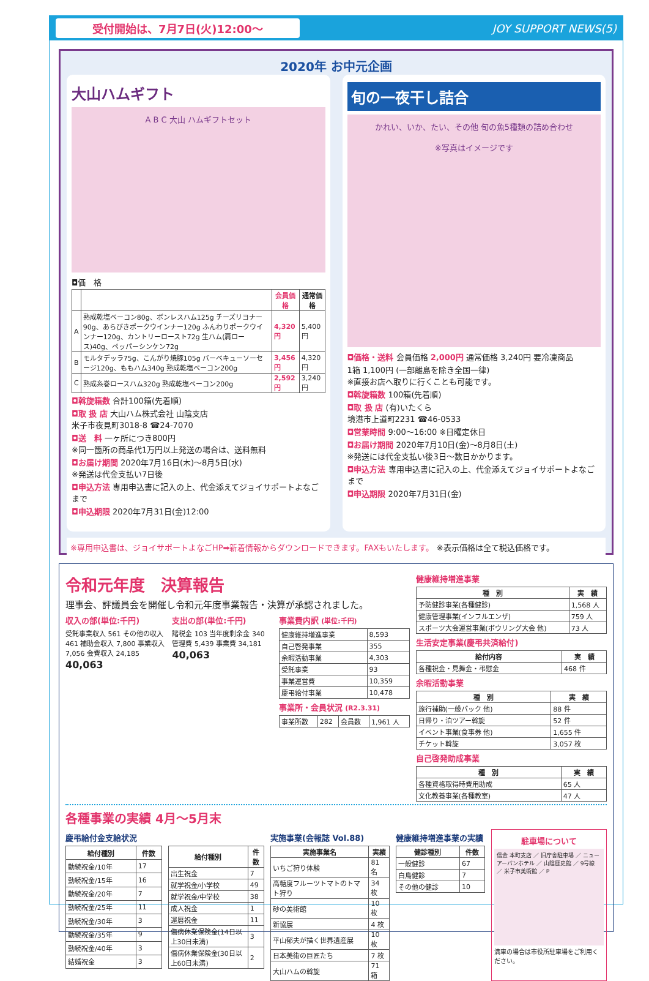受付開始は、7月7日(火)12:00〜 JOY SUPPORT NEWS(5)
2020年 お中元企画
大山ハムギフト
A B C 大山 ハムギフトセット
◘価　格
| | | 会員価格 | 通常価格 |
| --- | --- | --- | --- |
| A | 熟成乾塩ベーコン80g、ボンレスハム125g チーズリヨナー90g、あらびきポークウインナー120g ふんわりポークウインナー120g、カントリーロースト72g 生ハム(肩ロース)40g、ペッパーシンケン72g | 4,320円 | 5,400円 |
| B | モルタデッラ75g、こんがり焼豚105g バーベキューソーセージ120g、ももハム340g 熟成乾塩ベーコン200g | 3,456円 | 4,320円 |
| C | 熟成糸巻ロースハム320g 熟成乾塩ベーコン200g | 2,592円 | 3,240円 |
◘斡旋箱数 合計100箱(先着順)
◘取 扱 店 大山ハム株式会社 山陰支店
米子市夜見町3018-8 ☎24-7070
◘送　料 一ヶ所につき800円
※同一箇所の商品代1万円以上発送の場合は、送料無料
◘お届け期間 2020年7月16日(木)〜8月5日(水)
※発送は代金支払い7日後
◘申込方法 専用申込書に記入の上、代金添えてジョイサポートよなごまで
◘申込期限 2020年7月31日(金)12:00
旬の一夜干し詰合
かれい、いか、たい、その他 旬の魚5種類の詰め合わせ
※写真はイメージです
◘価格・送料 会員価格 2,000円 通常価格 3,240円 要冷凍商品
1箱 1,100円 (一部離島を除き全国一律)
※直接お店へ取りに行くことも可能です。
◘斡旋箱数 100箱(先着順)
◘取 扱 店 (有)いたくら
境港市上道町2231 ☎46-0533
◘営業時間 9:00〜16:00 ※日曜定休日
◘お届け期間 2020年7月10日(金)〜8月8日(土)
※発送には代金支払い後3日〜数日かかります。
◘申込方法 専用申込書に記入の上、代金添えてジョイサポートよなごまで
◘申込期限 2020年7月31日(金)
※専用申込書は、ジョイサポートよなごHP➡新着情報からダウンロードできます。FAXもいたします。 ※表示価格は全て税込価格です。
令和元年度　決算報告
理事会、評議員会を開催し令和元年度事業報告・決算が承認されました。
収入の部(単位:千円)
受託事業収入 561 その他の収入 461 補助金収入 7,800 事業収入 7,056 会費収入 24,185
40,063
支出の部(単位:千円)
諸税金 103 当年度剰余金 340 管理費 5,439 事業費 34,181
40,063
事業費内訳 (単位:千円)
| 健康維持増進事業 | 8,593 |
| 自己啓発事業 | 355 |
| 余暇活動事業 | 4,303 |
| 受託事業 | 93 |
| 事業運営費 | 10,359 |
| 慶弔給付事業 | 10,478 |
事業所・会員状況 (R2.3.31)
| 事業所数 | 282 | 会員数 | 1,961 人 |
健康維持増進事業
| 種 別 | 実 績 |
| --- | --- |
| 予防健診事業(各種健診) | 1,568 人 |
| 健康管理事業(インフルエンザ) | 759 人 |
| スポーツ大会運営事業(ボウリング大会 他) | 73 人 |
生活安定事業(慶弔共済給付)
| 給付内容 | 実 績 |
| --- | --- |
| 各種祝金・見舞金・弔慰金 | 468 件 |
余暇活動事業
| 種 別 | 実 績 |
| --- | --- |
| 旅行補助(一般パック 他) | 88 件 |
| 日帰り・泊ツアー斡旋 | 52 件 |
| イベント事業(食事券 他) | 1,655 件 |
| チケット斡旋 | 3,057 枚 |
自己啓発助成事業
| 種 別 | 実 績 |
| --- | --- |
| 各種資格取得時費用助成 | 65 人 |
| 文化教養事業(各種教室) | 47 人 |
各種事業の実績 4月〜5月末
慶弔給付金支給状況
| 給付種別 | 件数 |
| --- | --- |
| 勤続祝金/10年 | 17 |
| 勤続祝金/15年 | 16 |
| 勤続祝金/20年 | 7 |
| 勤続祝金/25年 | 11 |
| 勤続祝金/30年 | 3 |
| 勤続祝金/35年 | 9 |
| 勤続祝金/40年 | 3 |
| 結婚祝金 | 3 |
| 給付種別 | 件数 |
| --- | --- |
| 出生祝金 | 7 |
| 就学祝金/小学校 | 49 |
| 就学祝金/中学校 | 38 |
| 成人祝金 | 1 |
| 還暦祝金 | 11 |
| 傷病休業保険金(14日以上30日未満) | 3 |
| 傷病休業保険金(30日以上60日未満) | 2 |
実施事業(会報誌 Vol.88)
| 実施事業名 | 実績 |
| --- | --- |
| いちご狩り体験 | 81 名 |
| 高糖度フルーツトマトのトマト狩り | 34 枚 |
| 砂の美術館 | 10 枚 |
| 新協展 | 4 枚 |
| 平山郁夫が描く世界遺産展 | 10 枚 |
| 日本美術の巨匠たち | 7 枚 |
| 大山ハムの斡旋 | 71 箱 |
健康維持増進事業の実績
| 健診種別 | 件数 |
| --- | --- |
| 一般健診 | 67 |
| 白鳥健診 | 7 |
| その他の健診 | 10 |
駐車場について
信金 本町支店 ／ 旧庁舎駐車場 ／ ニューアーバンホテル ／ 山陰歴史館 ／ 9号線 ／ 米子市美術館 ／ P
満車の場合は市役所駐車場をご利用ください。